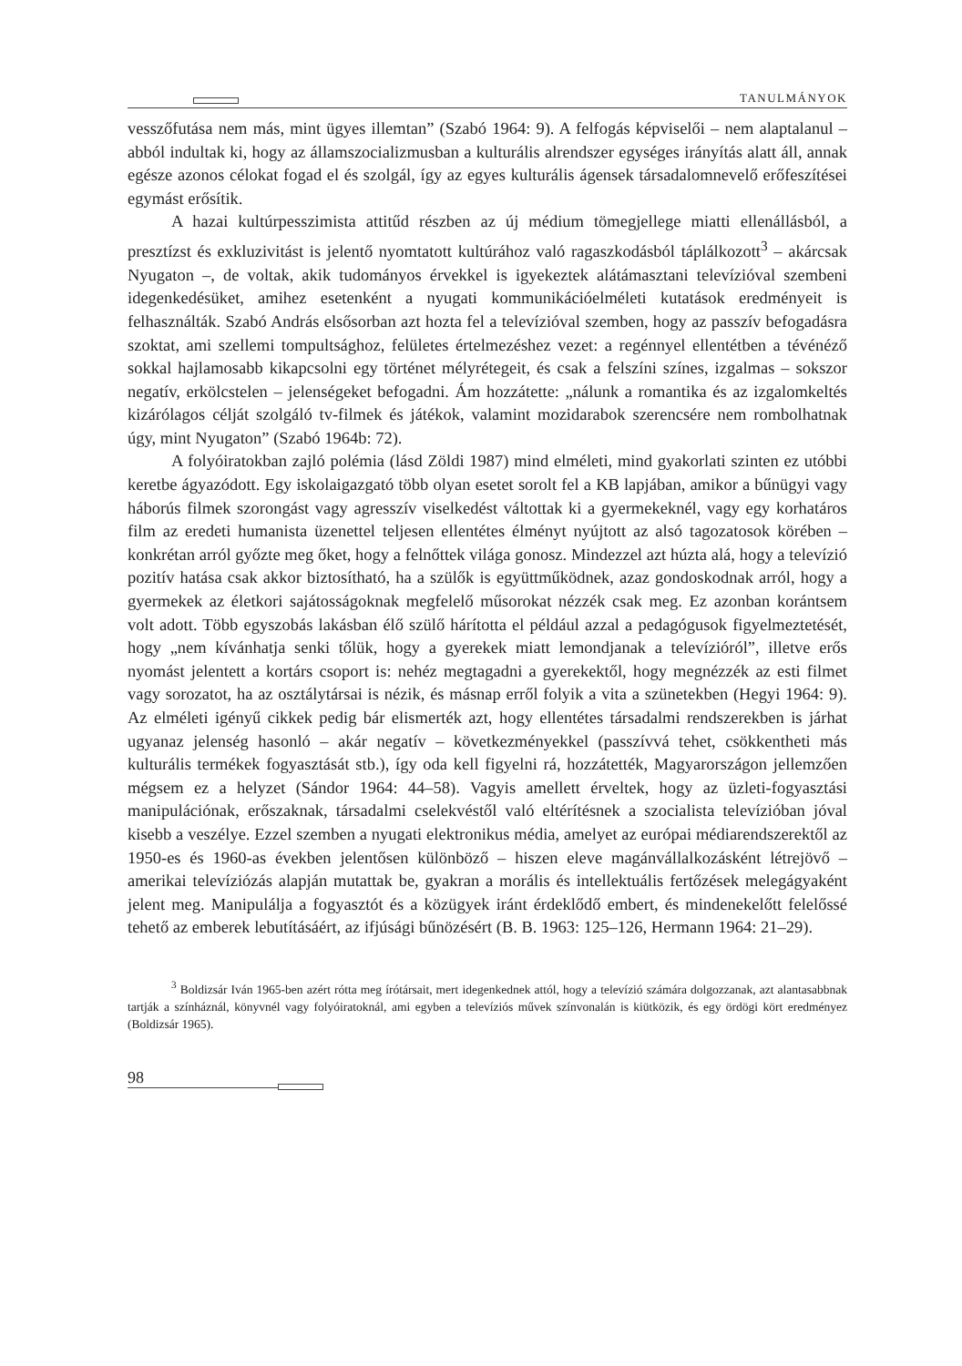TANULMÁNYOK
vesszőfutása nem más, mint ügyes illemtan” (Szabó 1964: 9). A felfogás képviselői – nem alaptalanul – abból indultak ki, hogy az államszocializmusban a kulturális alrendszer egységes irányítás alatt áll, annak egésze azonos célokat fogad el és szolgál, így az egyes kulturális ágensek társadalomnevelő erőfeszítései egymást erősítik.
A hazai kultúrpesszimista attitűd részben az új médium tömegjellege miatti ellenállásból, a presztízst és exkluzivitást is jelentő nyomtatott kultúrához való ragaszkodásból táplálkozott<sup>3</sup> – akárcsak Nyugaton –, de voltak, akik tudományos érvekkel is igyekeztek alátámasztani televízióval szembeni idegenkedésüket, amihez esetenként a nyugati kommunikációelméleti kutatások eredményeit is felhasználták. Szabó András elsősorban azt hozta fel a televízióval szemben, hogy az passzív befogadásra szoktat, ami szellemi tompultsághoz, felületes értelmezéshez vezet: a regénnyel ellentétben a tévénéző sokkal hajlamosabb kikapcsolni egy történet mélyrétegeit, és csak a felszíni színes, izgalmas – sokszor negatív, erkölcstelen – jelenségeket befogadni. Ám hozzátette: „nálunk a romantika és az izgalomkeltés kizárólagos célját szolgáló tv-filmek és játékok, valamint mozidarabok szerencsére nem rombolhatnak úgy, mint Nyugaton” (Szabó 1964b: 72).
A folyóiratokban zajló polémia (lásd Zöldi 1987) mind elméleti, mind gyakorlati szinten ez utóbbi keretbe ágyazódott. Egy iskolaigazgató több olyan esetet sorolt fel a KB lapjában, amikor a bűnügyi vagy háborús filmek szorongást vagy agresszív viselkedést váltottak ki a gyermekeknél, vagy egy korhatáros film az eredeti humanista üzenettel teljesen ellentétes élményt nyújtott az alsó tagozatosok körében – konkrétan arról győzte meg őket, hogy a felnőttek világa gonosz. Mindezzel azt húzta alá, hogy a televízió pozitív hatása csak akkor biztosítható, ha a szülők is együttműködnek, azaz gondoskodnak arról, hogy a gyermekek az életkori sajátosságoknak megfelelő műsorokat nézzék csak meg. Ez azonban korántsem volt adott. Több egyszobás lakásban élő szülő hárította el például azzal a pedagógusok figyelmeztetését, hogy „nem kívánhatja senki tőlük, hogy a gyerekek miatt lemondjanak a televízióról”, illetve erős nyomást jelentett a kortárs csoport is: nehéz megtagadni a gyerekektől, hogy megnézzék az esti filmet vagy sorozatot, ha az osztálytársai is nézik, és másnap erről folyik a vita a szünetekben (Hegyi 1964: 9). Az elméleti igényű cikkek pedig bár elismerték azt, hogy ellentétes társadalmi rendszerekben is járhat ugyanaz jelenség hasonló – akár negatív – következményekkel (passzívvá tehet, csökkentheti más kulturális termékek fogyasztását stb.), így oda kell figyelni rá, hozzátették, Magyarországon jellemzően mégsem ez a helyzet (Sándor 1964: 44–58). Vagyis amellett érveltek, hogy az üzleti-fogyasztási manipulációnak, erőszaknak, társadalmi cselekvéstől való eltérítésnek a szocialista televízióban jóval kisebb a veszélye. Ezzel szemben a nyugati elektronikus média, amelyet az európai médiarendszerektől az 1950-es és 1960-as években jelentősen különböző – hiszen eleve magánvállalkozásként létrejövő – amerikai televíziózás alapján mutattak be, gyakran a morális és intellektuális fertőzések melegágyaként jelent meg. Manipulálja a fogyasztót és a közügyek iránt érdeklődő embert, és mindenekelőtt felelőssé tehető az emberek lebutításáért, az ifjúsági bűnözésért (B. B. 1963: 125–126, Hermann 1964: 21–29).
<sup>3</sup> Boldizsár Iván 1965-ben azért rótta meg írótársait, mert idegenkednek attól, hogy a televízió számára dolgozzanak, azt alantasabbnak tartják a színháznál, könyvnél vagy folyóiratoknál, ami egyben a televíziós művek színvonalán is kiütközik, és egy ördögi kört eredményez (Boldizsár 1965).
98